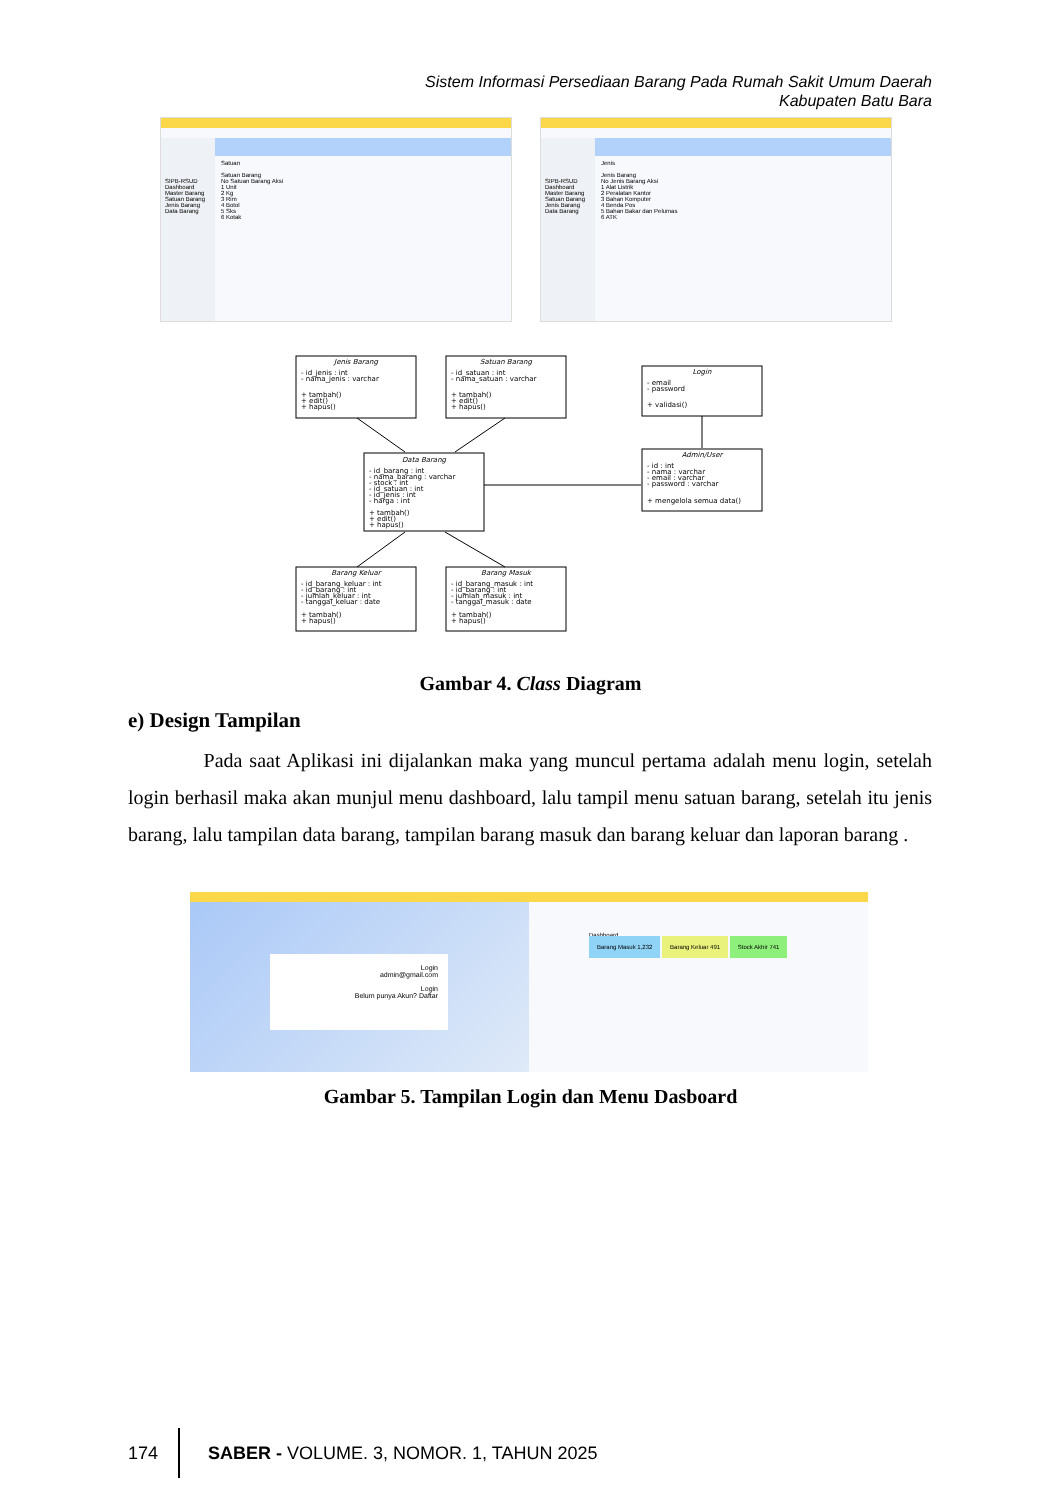Sistem Informasi Persediaan Barang Pada Rumah Sakit Umum Daerah Kabupaten Batu Bara
SIPB-RSUD
Dashboard
Master Barang
Satuan Barang
Jenis Barang
Data Barang
Satuan
Satuan Barang
No Satuan Barang Aksi
1 Unit
2 Kg
3 Rim
4 Botol
5 Sks
6 Kotak
SIPB-RSUD
Dashboard
Master Barang
Satuan Barang
Jenis Barang
Data Barang
Jenis
Jenis Barang
No Jenis Barang Aksi
1 Alat Listrik
2 Peralatan Kantor
3 Bahan Komputer
4 Benda Pos
5 Bahan Bakar dan Pelumas
6 ATK
Jenis Barang
- id_jenis : int
- nama_jenis : varchar
+ tambah()
+ edit()
+ hapus()
Satuan Barang
- id_satuan : int
- nama_satuan : varchar
+ tambah()
+ edit()
+ hapus()
Login
- email
- password
+ validasi()
Data Barang
- id_barang : int
- nama_barang : varchar
- stock : int
- id_satuan : int
- id_jenis : int
- harga : int
+ tambah()
+ edit()
+ hapus()
Admin/User
- id : int
- nama : varchar
- email : varchar
- password : varchar
+ mengelola semua data()
Barang Keluar
- id_barang_keluar : int
- id_barang : int
- jumlah_keluar : int
- tanggal_keluar : date
+ tambah()
+ hapus()
Barang Masuk
- id_barang_masuk : int
- id_barang : int
- jumlah_masuk : int
- tanggal_masuk : date
+ tambah()
+ hapus()
Gambar 4. Class Diagram
e) Design Tampilan
Pada saat Aplikasi ini dijalankan maka yang muncul pertama adalah menu login, setelah login berhasil maka akan munjul menu dashboard, lalu tampil menu satuan barang, setelah itu jenis barang, lalu tampilan data barang, tampilan barang masuk dan barang keluar dan laporan barang .
Login
admin@gmail.com
Login
Belum punya Akun? Daftar
Dashboard
Barang Masuk 1,232 Barang Keluar 491 Stock Akhir 741
Gambar 5. Tampilan Login dan Menu Dasboard
174 SABER - VOLUME. 3, NOMOR. 1, TAHUN 2025